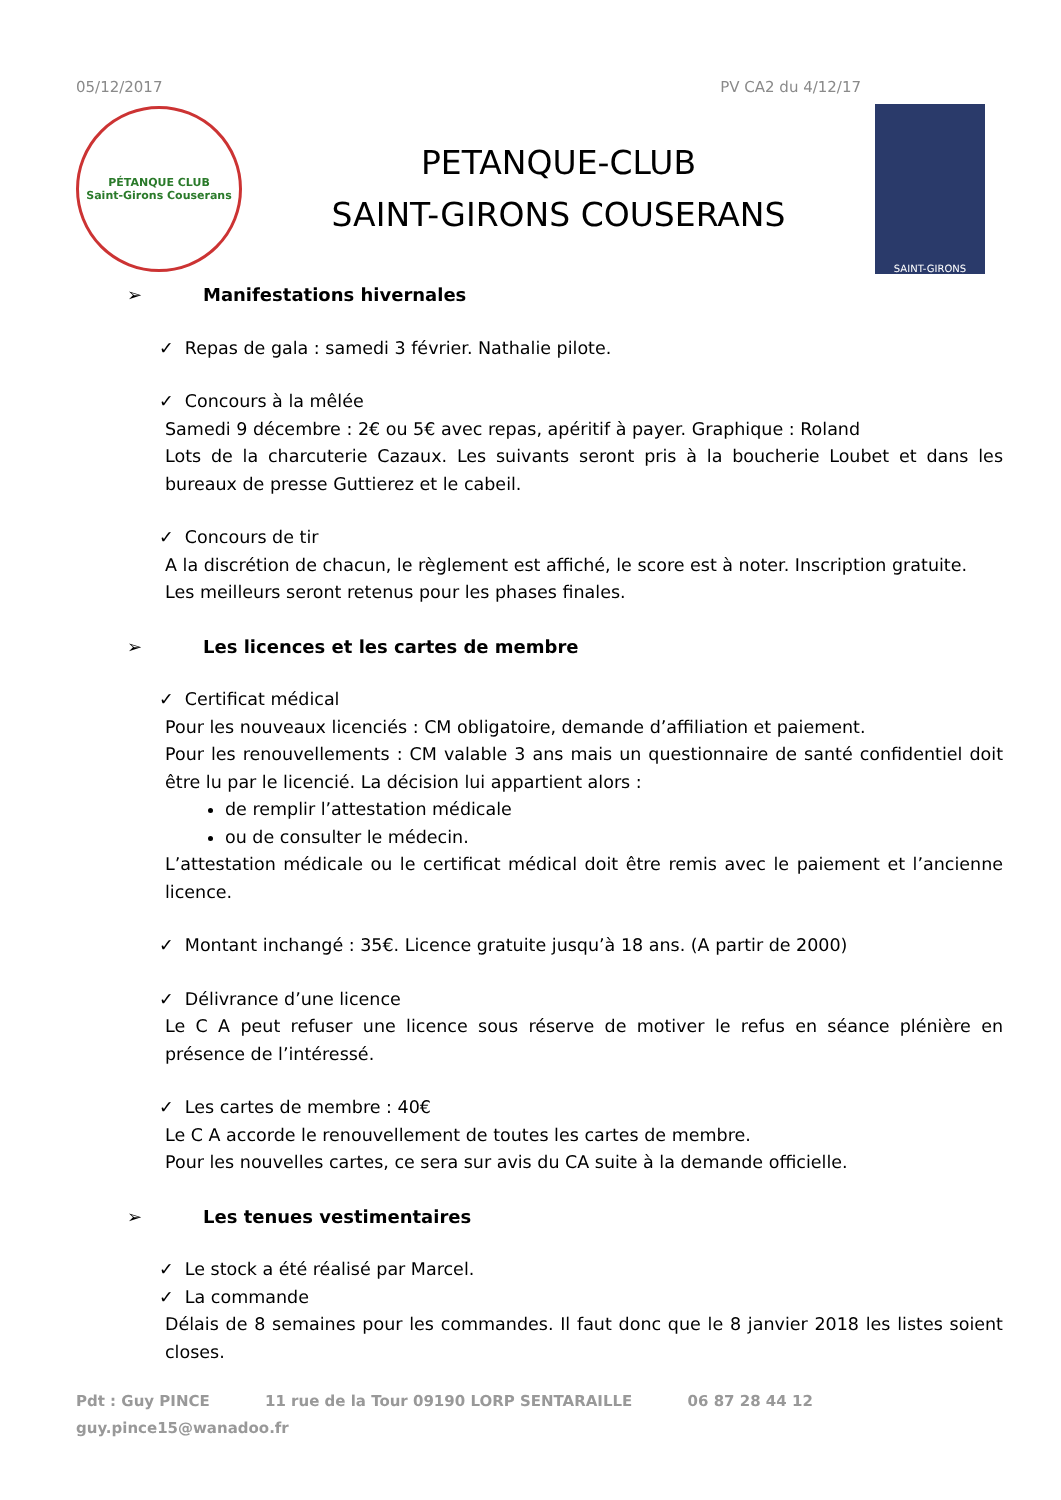05/12/2017 PV CA2 du 4/12/17
PÉTANQUE CLUB
Saint-Girons Couserans
PETANQUE-CLUB
SAINT-GIRONS COUSERANS
SAINT-GIRONS
➢ Manifestations hivernales
✓ Repas de gala : samedi 3 février. Nathalie pilote.
✓ Concours à la mêlée
Samedi 9 décembre : 2€ ou 5€ avec repas, apéritif à payer. Graphique : Roland
Lots de la charcuterie Cazaux. Les suivants seront pris à la boucherie Loubet et dans les bureaux de presse Guttierez et le cabeil.
✓ Concours de tir
A la discrétion de chacun, le règlement est affiché, le score est à noter. Inscription gratuite.
Les meilleurs seront retenus pour les phases finales.
➢ Les licences et les cartes de membre
✓ Certificat médical
Pour les nouveaux licenciés : CM obligatoire, demande d’affiliation et paiement.
Pour les renouvellements : CM valable 3 ans mais un questionnaire de santé confidentiel doit être lu par le licencié. La décision lui appartient alors :
de remplir l’attestation médicale
ou de consulter le médecin.
L’attestation médicale ou le certificat médical doit être remis avec le paiement et l’ancienne licence.
✓ Montant inchangé : 35€. Licence gratuite jusqu’à 18 ans. (A partir de 2000)
✓ Délivrance d’une licence
Le C A peut refuser une licence sous réserve de motiver le refus en séance plénière en présence de l’intéressé.
✓ Les cartes de membre : 40€
Le C A accorde le renouvellement de toutes les cartes de membre.
Pour les nouvelles cartes, ce sera sur avis du CA suite à la demande officielle.
➢ Les tenues vestimentaires
✓ Le stock a été réalisé par Marcel.
✓ La commande
Délais de 8 semaines pour les commandes. Il faut donc que le 8 janvier 2018 les listes soient closes.
Pdt : Guy PINCE 11 rue de la Tour 09190 LORP SENTARAILLE 06 87 28 44 12
guy.pince15@wanadoo.fr